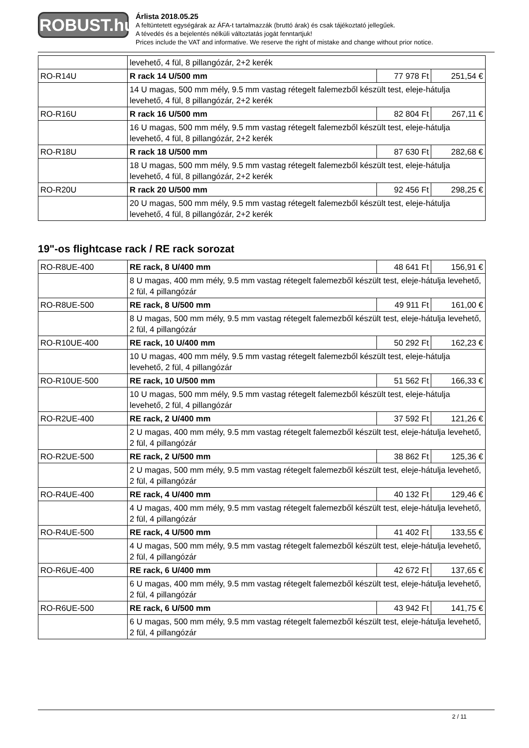ROBUST.hu
Árlista 2018.05.25
A feltüntetett egységárak az ÁFA-t tartalmazzák (bruttó árak) és csak tájékoztató jellegűek.
A tévedés és a bejelentés nélküli változtatás jogát fenntartjuk!
Prices include the VAT and informative. We reserve the right of mistake and change without prior notice.
| | levehető, 4 fül, 8 pillangózár, 2+2 kerék | | |
| RO-R14U | R rack 14 U/500 mm | 77 978 Ft | 251,54 € |
| | 14 U magas, 500 mm mély, 9.5 mm vastag rétegelt falemezből készült test, eleje-hátulja levehető, 4 fül, 8 pillangózár, 2+2 kerék | | |
| RO-R16U | R rack 16 U/500 mm | 82 804 Ft | 267,11 € |
| | 16 U magas, 500 mm mély, 9.5 mm vastag rétegelt falemezből készült test, eleje-hátulja levehető, 4 fül, 8 pillangózár, 2+2 kerék | | |
| RO-R18U | R rack 18 U/500 mm | 87 630 Ft | 282,68 € |
| | 18 U magas, 500 mm mély, 9.5 mm vastag rétegelt falemezből készült test, eleje-hátulja levehető, 4 fül, 8 pillangózár, 2+2 kerék | | |
| RO-R20U | R rack 20 U/500 mm | 92 456 Ft | 298,25 € |
| | 20 U magas, 500 mm mély, 9.5 mm vastag rétegelt falemezből készült test, eleje-hátulja levehető, 4 fül, 8 pillangózár, 2+2 kerék | | |
19"-os flightcase rack / RE rack sorozat
| RO-R8UE-400 | RE rack, 8 U/400 mm | 48 641 Ft | 156,91 € |
| | 8 U magas, 400 mm mély, 9.5 mm vastag rétegelt falemezből készült test, eleje-hátulja levehető, 2 fül, 4 pillangózár | | |
| RO-R8UE-500 | RE rack, 8 U/500 mm | 49 911 Ft | 161,00 € |
| | 8 U magas, 500 mm mély, 9.5 mm vastag rétegelt falemezből készült test, eleje-hátulja levehető, 2 fül, 4 pillangózár | | |
| RO-R10UE-400 | RE rack, 10 U/400 mm | 50 292 Ft | 162,23 € |
| | 10 U magas, 400 mm mély, 9.5 mm vastag rétegelt falemezből készült test, eleje-hátulja levehető, 2 fül, 4 pillangózár | | |
| RO-R10UE-500 | RE rack, 10 U/500 mm | 51 562 Ft | 166,33 € |
| | 10 U magas, 500 mm mély, 9.5 mm vastag rétegelt falemezből készült test, eleje-hátulja levehető, 2 fül, 4 pillangózár | | |
| RO-R2UE-400 | RE rack, 2 U/400 mm | 37 592 Ft | 121,26 € |
| | 2 U magas, 400 mm mély, 9.5 mm vastag rétegelt falemezből készült test, eleje-hátulja levehető, 2 fül, 4 pillangózár | | |
| RO-R2UE-500 | RE rack, 2 U/500 mm | 38 862 Ft | 125,36 € |
| | 2 U magas, 500 mm mély, 9.5 mm vastag rétegelt falemezből készült test, eleje-hátulja levehető, 2 fül, 4 pillangózár | | |
| RO-R4UE-400 | RE rack, 4 U/400 mm | 40 132 Ft | 129,46 € |
| | 4 U magas, 400 mm mély, 9.5 mm vastag rétegelt falemezből készült test, eleje-hátulja levehető, 2 fül, 4 pillangózár | | |
| RO-R4UE-500 | RE rack, 4 U/500 mm | 41 402 Ft | 133,55 € |
| | 4 U magas, 500 mm mély, 9.5 mm vastag rétegelt falemezből készült test, eleje-hátulja levehető, 2 fül, 4 pillangózár | | |
| RO-R6UE-400 | RE rack, 6 U/400 mm | 42 672 Ft | 137,65 € |
| | 6 U magas, 400 mm mély, 9.5 mm vastag rétegelt falemezből készült test, eleje-hátulja levehető, 2 fül, 4 pillangózár | | |
| RO-R6UE-500 | RE rack, 6 U/500 mm | 43 942 Ft | 141,75 € |
| | 6 U magas, 500 mm mély, 9.5 mm vastag rétegelt falemezből készült test, eleje-hátulja levehető, 2 fül, 4 pillangózár | | |
2 / 11